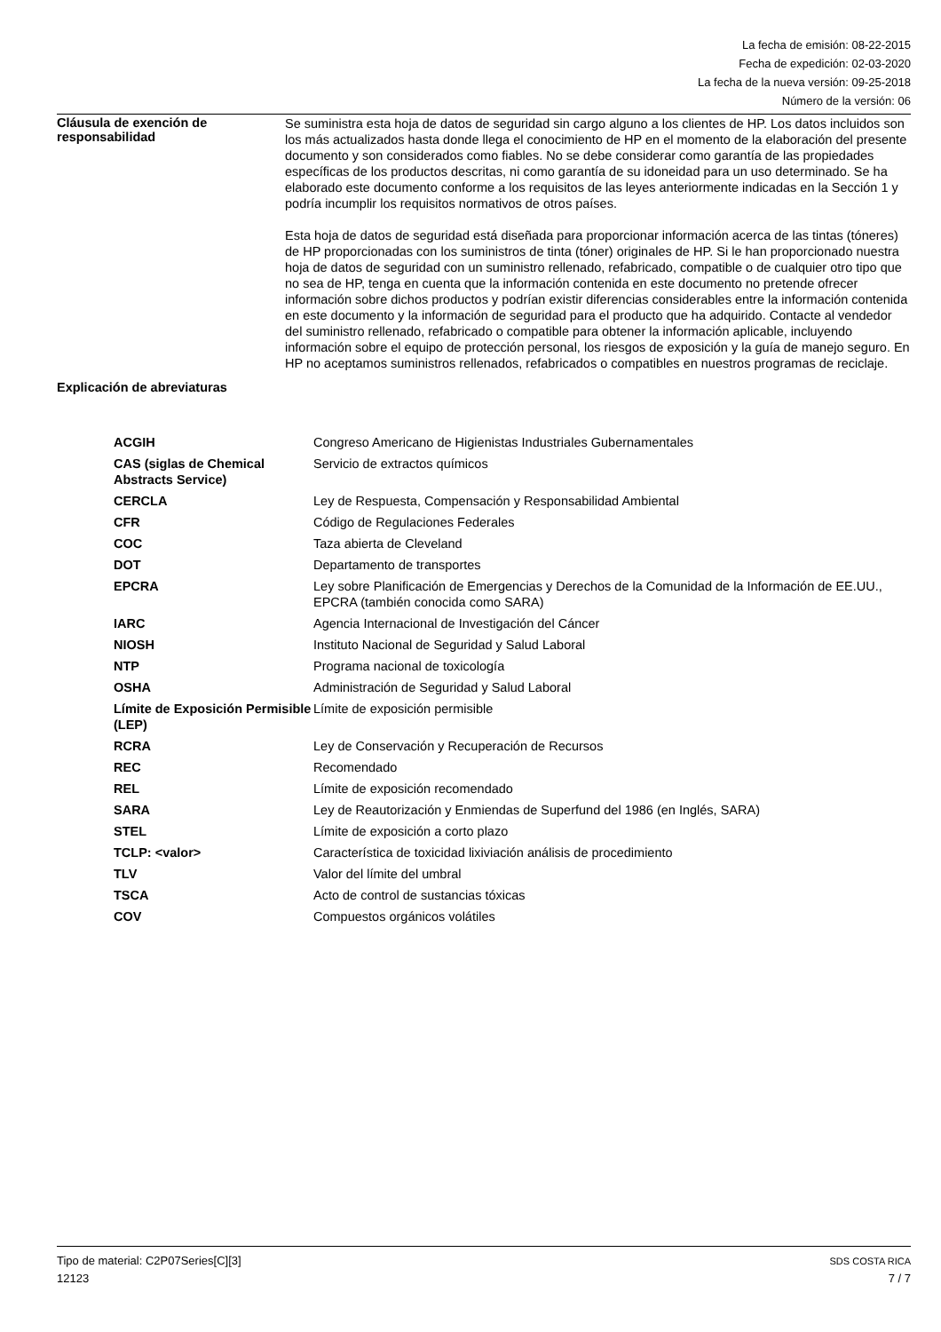La fecha de emisión: 08-22-2015
Fecha de expedición: 02-03-2020
La fecha de la nueva versión: 09-25-2018
Número de la versión: 06
Cláusula de exención de responsabilidad
Se suministra esta hoja de datos de seguridad sin cargo alguno a los clientes de HP. Los datos incluidos son los más actualizados hasta donde llega el conocimiento de HP en el momento de la elaboración del presente documento y son considerados como fiables. No se debe considerar como garantía de las propiedades específicas de los productos descritas, ni como garantía de su idoneidad para un uso determinado. Se ha elaborado este documento conforme a los requisitos de las leyes anteriormente indicadas en la Sección 1 y podría incumplir los requisitos normativos de otros países.
Esta hoja de datos de seguridad está diseñada para proporcionar información acerca de las tintas (tóneres) de HP proporcionadas con los suministros de tinta (tóner) originales de HP. Si le han proporcionado nuestra hoja de datos de seguridad con un suministro rellenado, refabricado, compatible o de cualquier otro tipo que no sea de HP, tenga en cuenta que la información contenida en este documento no pretende ofrecer información sobre dichos productos y podrían existir diferencias considerables entre la información contenida en este documento y la información de seguridad para el producto que ha adquirido. Contacte al vendedor del suministro rellenado, refabricado o compatible para obtener la información aplicable, incluyendo información sobre el equipo de protección personal, los riesgos de exposición y la guía de manejo seguro. En HP no aceptamos suministros rellenados, refabricados o compatibles en nuestros programas de reciclaje.
Explicación de abreviaturas
| ACGIH | Congreso Americano de Higienistas Industriales Gubernamentales |
| CAS (siglas de Chemical Abstracts Service) | Servicio de extractos químicos |
| CERCLA | Ley de Respuesta, Compensación y Responsabilidad Ambiental |
| CFR | Código de Regulaciones Federales |
| COC | Taza abierta de Cleveland |
| DOT | Departamento de transportes |
| EPCRA | Ley sobre Planificación de Emergencias y Derechos de la Comunidad de la Información de EE.UU., EPCRA (también conocida como SARA) |
| IARC | Agencia Internacional de Investigación del Cáncer |
| NIOSH | Instituto Nacional de Seguridad y Salud Laboral |
| NTP | Programa nacional de toxicología |
| OSHA | Administración de Seguridad y Salud Laboral |
| Límite de Exposición Permisible (LEP) | Límite de exposición permisible |
| RCRA | Ley de Conservación y Recuperación de Recursos |
| REC | Recomendado |
| REL | Límite de exposición recomendado |
| SARA | Ley de Reautorización y Enmiendas de Superfund del 1986 (en Inglés, SARA) |
| STEL | Límite de exposición a corto plazo |
| TCLP: <valor> | Característica de toxicidad lixiviación análisis de procedimiento |
| TLV | Valor del límite del umbral |
| TSCA | Acto de control de sustancias tóxicas |
| COV | Compuestos orgánicos volátiles |
Tipo de material: C2P07Series[C][3] SDS COSTA RICA
12123 7 / 7